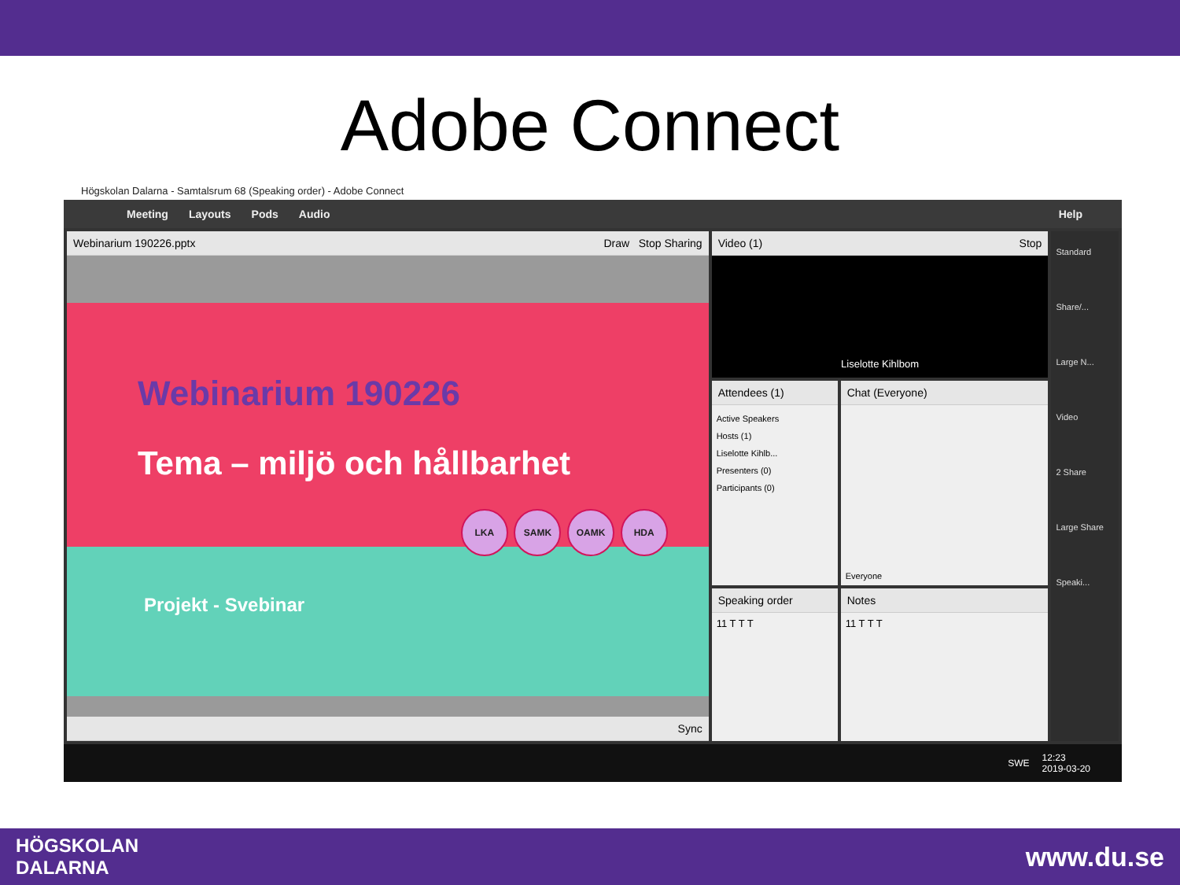Adobe Connect
Högskolan Dalarna - Samtalsrum 68 (Speaking order) - Adobe Connect
Meeting Layouts Pods Audio Help
Webinarium 190226.pptx Draw Stop Sharing
Webinarium 190226
Tema – miljö och hållbarhet
LKA SAMK OAMK HDA
Projekt - Svebinar
Sync
Video (1) Stop
Liselotte Kihlbom
Attendees (1)
Active Speakers
Hosts (1)
Liselotte Kihlb...
Presenters (0)
Participants (0)
Chat (Everyone)
Everyone
Speaking order
11 T T T
Notes
11 T T T
Standard
Share/...
Large N...
Video
2 Share
Large Share
Speaki...
SWE 12:23
2019-03-20
HÖGSKOLAN
DALARNA www.du.se